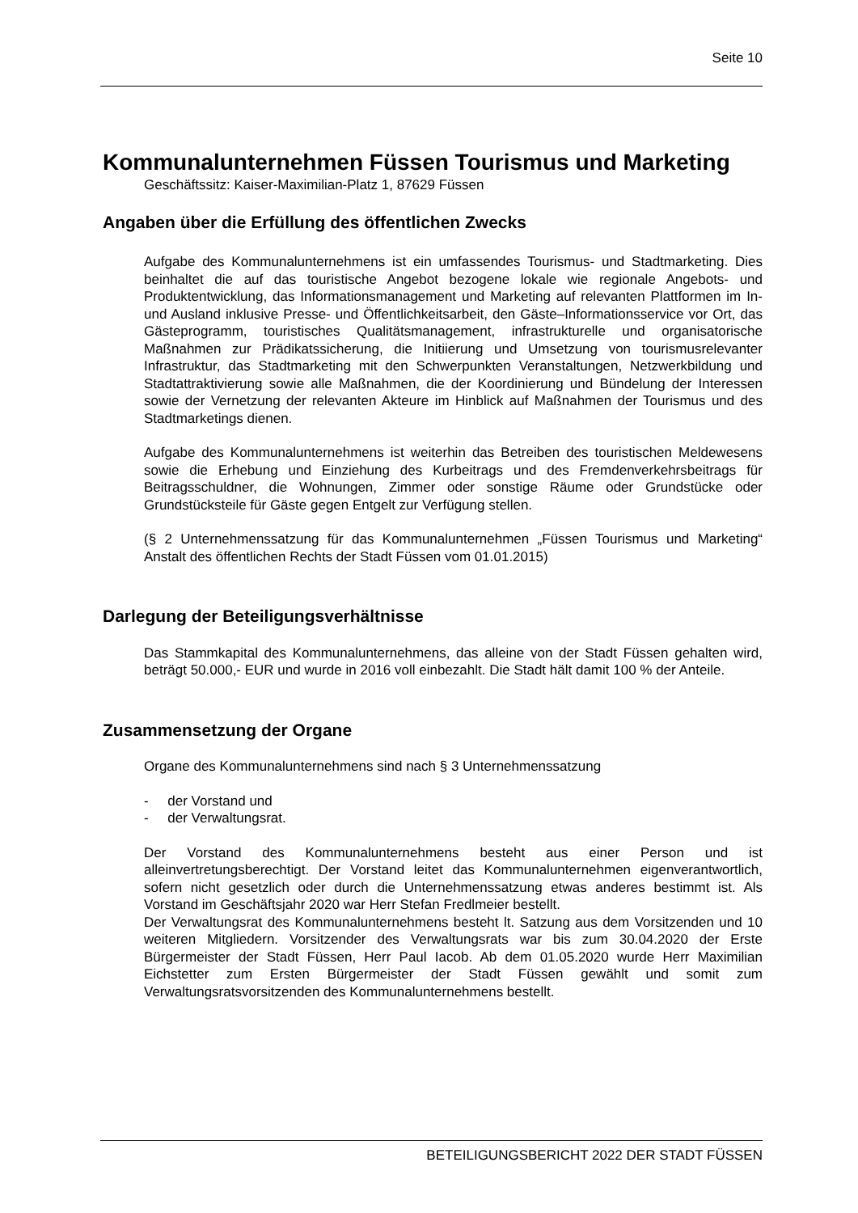Seite 10
Kommunalunternehmen Füssen Tourismus und Marketing
Geschäftssitz: Kaiser-Maximilian-Platz 1, 87629 Füssen
Angaben über die Erfüllung des öffentlichen Zwecks
Aufgabe des Kommunalunternehmens ist ein umfassendes Tourismus- und Stadtmarketing. Dies beinhaltet die auf das touristische Angebot bezogene lokale wie regionale Angebots- und Produktentwicklung, das Informationsmanagement und Marketing auf relevanten Plattformen im In- und Ausland inklusive Presse- und Öffentlichkeitsarbeit, den Gäste–Informationsservice vor Ort, das Gästeprogramm, touristisches Qualitätsmanagement, infrastrukturelle und organisatorische Maßnahmen zur Prädikatssicherung, die Initiierung und Umsetzung von tourismusrelevanter Infrastruktur, das Stadtmarketing mit den Schwerpunkten Veranstaltungen, Netzwerkbildung und Stadtattraktivierung sowie alle Maßnahmen, die der Koordinierung und Bündelung der Interessen sowie der Vernetzung der relevanten Akteure im Hinblick auf Maßnahmen der Tourismus und des Stadtmarketings dienen.
Aufgabe des Kommunalunternehmens ist weiterhin das Betreiben des touristischen Meldewesens sowie die Erhebung und Einziehung des Kurbeitrags und des Fremdenverkehrsbeitrags für Beitragsschuldner, die Wohnungen, Zimmer oder sonstige Räume oder Grundstücke oder Grundstücksteile für Gäste gegen Entgelt zur Verfügung stellen.
(§ 2 Unternehmenssatzung für das Kommunalunternehmen „Füssen Tourismus und Marketing“ Anstalt des öffentlichen Rechts der Stadt Füssen vom 01.01.2015)
Darlegung der Beteiligungsverhältnisse
Das Stammkapital des Kommunalunternehmens, das alleine von der Stadt Füssen gehalten wird, beträgt 50.000,- EUR und wurde in 2016 voll einbezahlt. Die Stadt hält damit 100 % der Anteile.
Zusammensetzung der Organe
Organe des Kommunalunternehmens sind nach § 3 Unternehmenssatzung
- der Vorstand und
- der Verwaltungsrat.
Der Vorstand des Kommunalunternehmens besteht aus einer Person und ist alleinvertretungsberechtigt. Der Vorstand leitet das Kommunalunternehmen eigenverantwortlich, sofern nicht gesetzlich oder durch die Unternehmenssatzung etwas anderes bestimmt ist. Als Vorstand im Geschäftsjahr 2020 war Herr Stefan Fredlmeier bestellt.
Der Verwaltungsrat des Kommunalunternehmens besteht lt. Satzung aus dem Vorsitzenden und 10 weiteren Mitgliedern. Vorsitzender des Verwaltungsrats war bis zum 30.04.2020 der Erste Bürgermeister der Stadt Füssen, Herr Paul Iacob. Ab dem 01.05.2020 wurde Herr Maximilian Eichstetter zum Ersten Bürgermeister der Stadt Füssen gewählt und somit zum Verwaltungsratsvorsitzenden des Kommunalunternehmens bestellt.
BETEILIGUNGSBERICHT 2022 DER STADT FÜSSEN